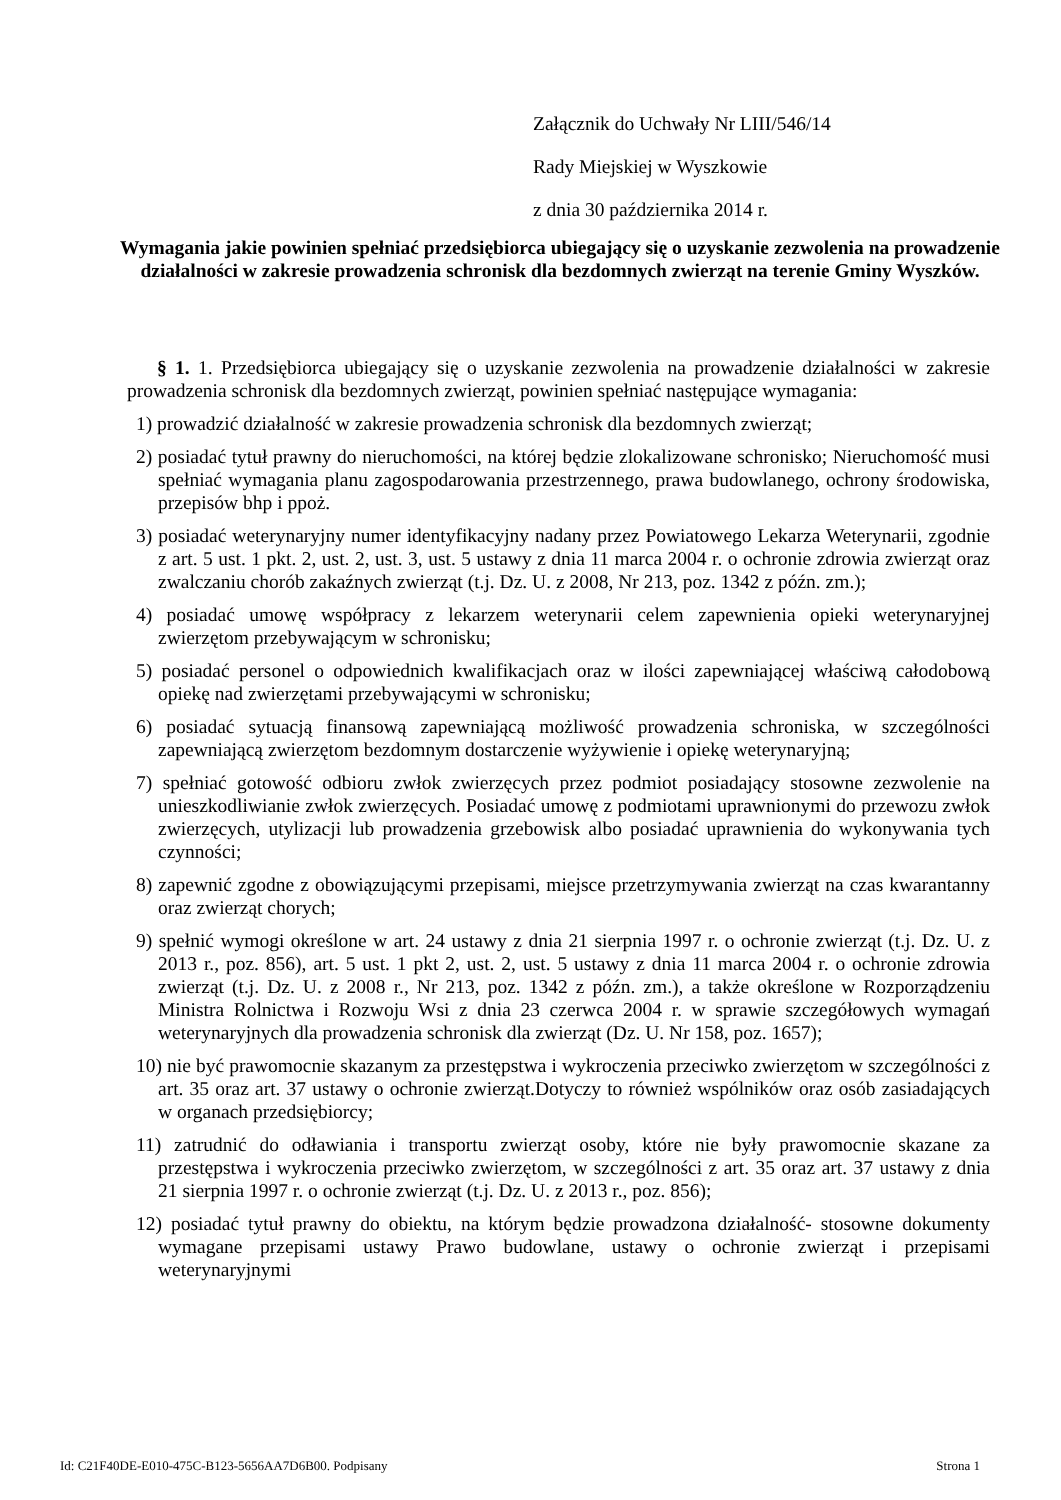Załącznik do Uchwały Nr LIII/546/14
Rady Miejskiej w Wyszkowie
z dnia 30 października 2014 r.
Wymagania jakie powinien spełniać przedsiębiorca ubiegający się o uzyskanie zezwolenia na prowadzenie działalności w zakresie prowadzenia schronisk dla bezdomnych zwierząt na terenie Gminy Wyszków.
§ 1. 1. Przedsiębiorca ubiegający się o uzyskanie zezwolenia na prowadzenie działalności w zakresie prowadzenia schronisk dla bezdomnych zwierząt, powinien spełniać następujące wymagania:
1) prowadzić działalność w zakresie prowadzenia schronisk dla bezdomnych zwierząt;
2) posiadać tytuł prawny do nieruchomości, na której będzie zlokalizowane schronisko; Nieruchomość musi spełniać wymagania planu zagospodarowania przestrzennego, prawa budowlanego, ochrony środowiska, przepisów bhp i ppoż.
3) posiadać weterynaryjny numer identyfikacyjny nadany przez Powiatowego Lekarza Weterynarii, zgodnie z art. 5 ust. 1 pkt. 2, ust. 2, ust. 3, ust. 5 ustawy z dnia 11 marca 2004 r. o ochronie zdrowia zwierząt oraz zwalczaniu chorób zakaźnych zwierząt (t.j. Dz. U. z 2008, Nr 213, poz. 1342 z późn. zm.);
4) posiadać umowę współpracy z lekarzem weterynarii celem zapewnienia opieki weterynaryjnej zwierzętom przebywającym w schronisku;
5) posiadać personel o odpowiednich kwalifikacjach oraz w ilości zapewniającej właściwą całodobową opiekę nad zwierzętami przebywającymi w schronisku;
6) posiadać sytuacją finansową zapewniającą możliwość prowadzenia schroniska, w szczególności zapewniającą zwierzętom bezdomnym dostarczenie wyżywienie i opiekę weterynaryjną;
7) spełniać gotowość odbioru zwłok zwierzęcych przez podmiot posiadający stosowne zezwolenie na unieszkodliwianie zwłok zwierzęcych. Posiadać umowę z podmiotami uprawnionymi do przewozu zwłok zwierzęcych, utylizacji lub prowadzenia grzebowisk albo posiadać uprawnienia do wykonywania tych czynności;
8) zapewnić zgodne z obowiązującymi przepisami, miejsce przetrzymywania zwierząt na czas kwarantanny oraz zwierząt chorych;
9) spełnić wymogi określone w art. 24 ustawy z dnia 21 sierpnia 1997 r. o ochronie zwierząt (t.j. Dz. U. z 2013 r., poz. 856), art. 5 ust. 1 pkt 2, ust. 2, ust. 5 ustawy z dnia 11 marca 2004 r. o ochronie zdrowia zwierząt (t.j. Dz. U. z 2008 r., Nr 213, poz. 1342 z późn. zm.), a także określone w Rozporządzeniu Ministra Rolnictwa i Rozwoju Wsi z dnia 23 czerwca 2004 r. w sprawie szczegółowych wymagań weterynaryjnych dla prowadzenia schronisk dla zwierząt (Dz. U. Nr 158, poz. 1657);
10) nie być prawomocnie skazanym za przestępstwa i wykroczenia przeciwko zwierzętom w szczególności z art. 35 oraz art. 37 ustawy o ochronie zwierząt.Dotyczy to również wspólników oraz osób zasiadających w organach przedsiębiorcy;
11) zatrudnić do odławiania i transportu zwierząt osoby, które nie były prawomocnie skazane za przestępstwa i wykroczenia przeciwko zwierzętom, w szczególności z art. 35 oraz art. 37 ustawy z dnia 21 sierpnia 1997 r. o ochronie zwierząt (t.j. Dz. U. z 2013 r., poz. 856);
12) posiadać tytuł prawny do obiektu, na którym będzie prowadzona działalność- stosowne dokumenty wymagane przepisami ustawy Prawo budowlane, ustawy o ochronie zwierząt i przepisami weterynaryjnymi
Id: C21F40DE-E010-475C-B123-5656AA7D6B00. Podpisany Strona 1